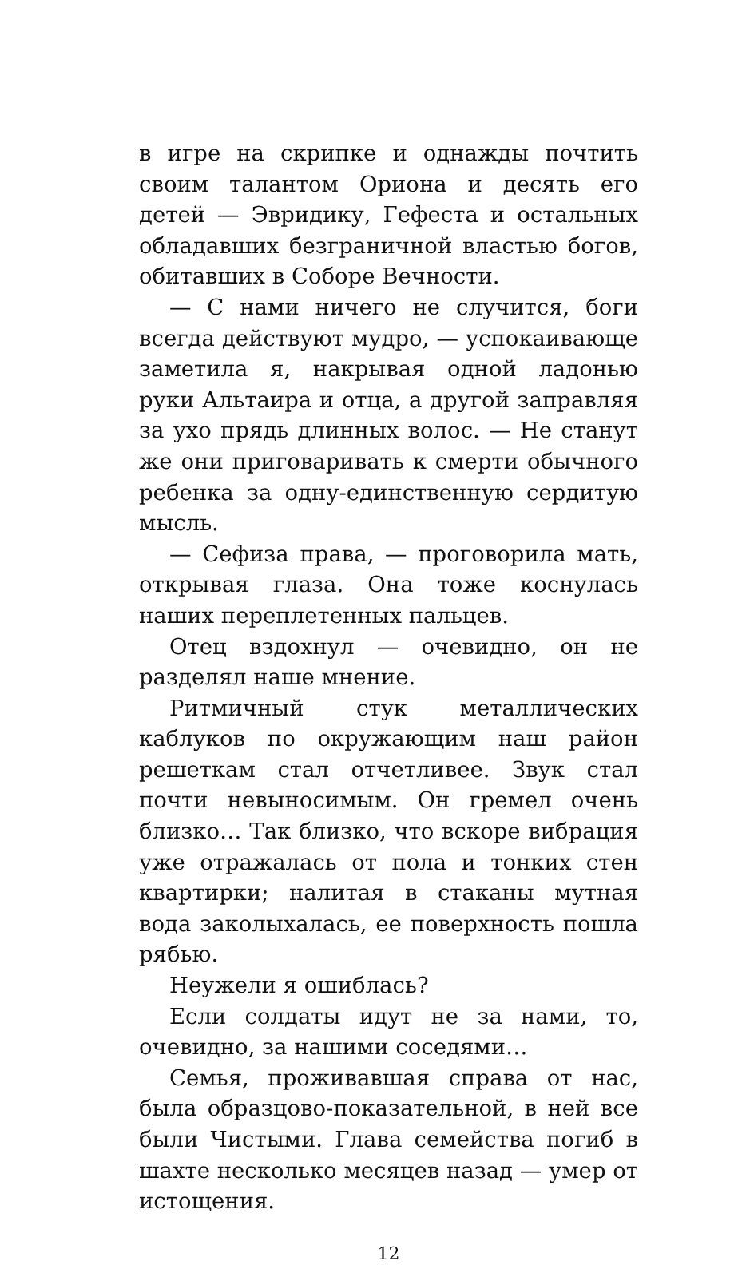в игре на скрипке и однажды почтить своим талантом Ориона и десять его детей — Эвридику, Гефеста и остальных обладавших безграничной властью богов, обитавших в Соборе Вечности.
— С нами ничего не случится, боги всегда действуют мудро, — успокаивающе заметила я, накрывая одной ладонью руки Альтаира и отца, а другой заправляя за ухо прядь длинных волос. — Не станут же они приговаривать к смерти обычного ребенка за одну-единственную сердитую мысль.
— Сефиза права, — проговорила мать, открывая глаза. Она тоже коснулась наших переплетенных пальцев.
Отец вздохнул — очевидно, он не разделял наше мнение.
Ритмичный стук металлических каблуков по окружающим наш район решеткам стал отчетливее. Звук стал почти невыносимым. Он гремел очень близко… Так близко, что вскоре вибрация уже отражалась от пола и тонких стен квартирки; налитая в стаканы мутная вода заколыхалась, ее поверхность пошла рябью.
Неужели я ошиблась?
Если солдаты идут не за нами, то, очевидно, за нашими соседями…
Семья, проживавшая справа от нас, была образцово-показательной, в ней все были Чистыми. Глава семейства погиб в шахте несколько месяцев назад — умер от истощения.
12